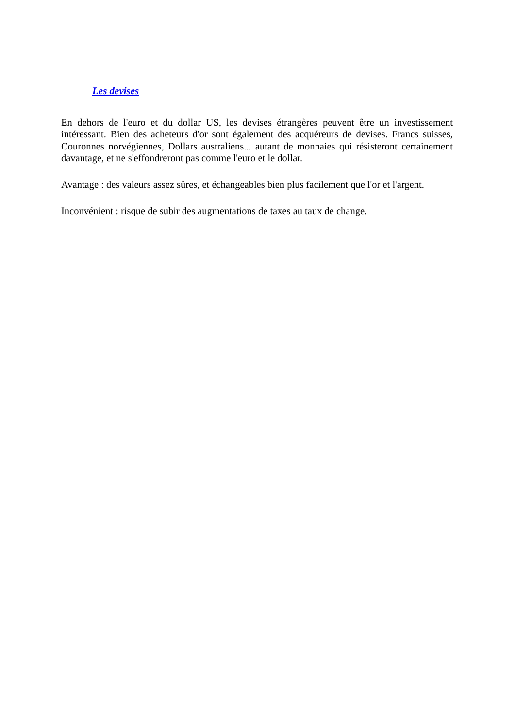Les devises
En dehors de l'euro et du dollar US, les devises étrangères peuvent être un investissement intéressant. Bien des acheteurs d'or sont également des acquéreurs de devises. Francs suisses, Couronnes norvégiennes, Dollars australiens... autant de monnaies qui résisteront certainement davantage, et ne s'effondreront pas comme l'euro et le dollar.
Avantage : des valeurs assez sûres, et échangeables bien plus facilement que l'or et l'argent.
Inconvénient : risque de subir des augmentations de taxes au taux de change.